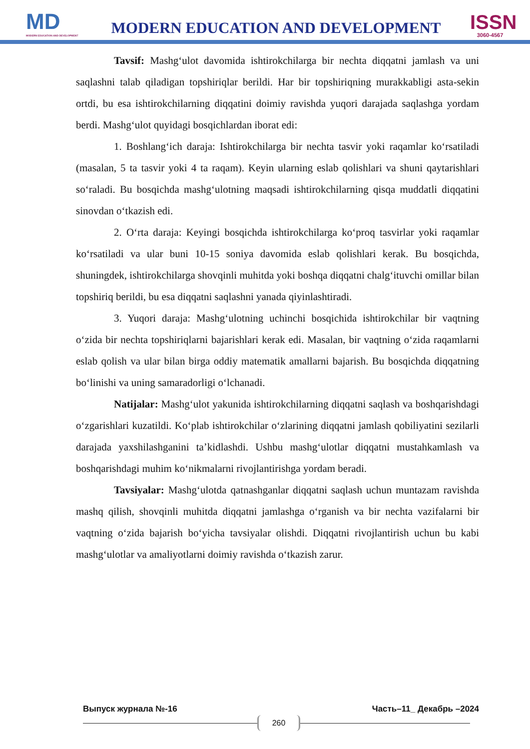MD
MODERN EDUCATION AND DEVELOPMENT
MODERN EDUCATION AND DEVELOPMENT
ISSN
3060-4567
Tavsif: Mashg‘ulot davomida ishtirokchilarga bir nechta diqqatni jamlash va uni saqlashni talab qiladigan topshiriqlar berildi. Har bir topshiriqning murakkabligi asta-sekin ortdi, bu esa ishtirokchilarning diqqatini doimiy ravishda yuqori darajada saqlashga yordam berdi. Mashg‘ulot quyidagi bosqichlardan iborat edi:
1. Boshlang‘ich daraja: Ishtirokchilarga bir nechta tasvir yoki raqamlar ko‘rsatiladi (masalan, 5 ta tasvir yoki 4 ta raqam). Keyin ularning eslab qolishlari va shuni qaytarishlari so‘raladi. Bu bosqichda mashg‘ulotning maqsadi ishtirokchilarning qisqa muddatli diqqatini sinovdan o‘tkazish edi.
2. O‘rta daraja: Keyingi bosqichda ishtirokchilarga ko‘proq tasvirlar yoki raqamlar ko‘rsatiladi va ular buni 10-15 soniya davomida eslab qolishlari kerak. Bu bosqichda, shuningdek, ishtirokchilarga shovqinli muhitda yoki boshqa diqqatni chalg‘ituvchi omillar bilan topshiriq berildi, bu esa diqqatni saqlashni yanada qiyinlashtiradi.
3. Yuqori daraja: Mashg‘ulotning uchinchi bosqichida ishtirokchilar bir vaqtning o‘zida bir nechta topshiriqlarni bajarishlari kerak edi. Masalan, bir vaqtning o‘zida raqamlarni eslab qolish va ular bilan birga oddiy matematik amallarni bajarish. Bu bosqichda diqqatning bo‘linishi va uning samaradorligi o‘lchanadi.
Natijalar: Mashg‘ulot yakunida ishtirokchilarning diqqatni saqlash va boshqarishdagi o‘zgarishlari kuzatildi. Ko‘plab ishtirokchilar o‘zlarining diqqatni jamlash qobiliyatini sezilarli darajada yaxshilashganini ta’kidlashdi. Ushbu mashg‘ulotlar diqqatni mustahkamlash va boshqarishdagi muhim ko‘nikmalarni rivojlantirishga yordam beradi.
Tavsiyalar: Mashg‘ulotda qatnashganlar diqqatni saqlash uchun muntazam ravishda mashq qilish, shovqinli muhitda diqqatni jamlashga o‘rganish va bir nechta vazifalarni bir vaqtning o‘zida bajarish bo‘yicha tavsiyalar olishdi. Diqqatni rivojlantirish uchun bu kabi mashg‘ulotlar va amaliyotlarni doimiy ravishda o‘tkazish zarur.
Выпуск журнала №-16 Часть–11_ Декабрь –2024
260